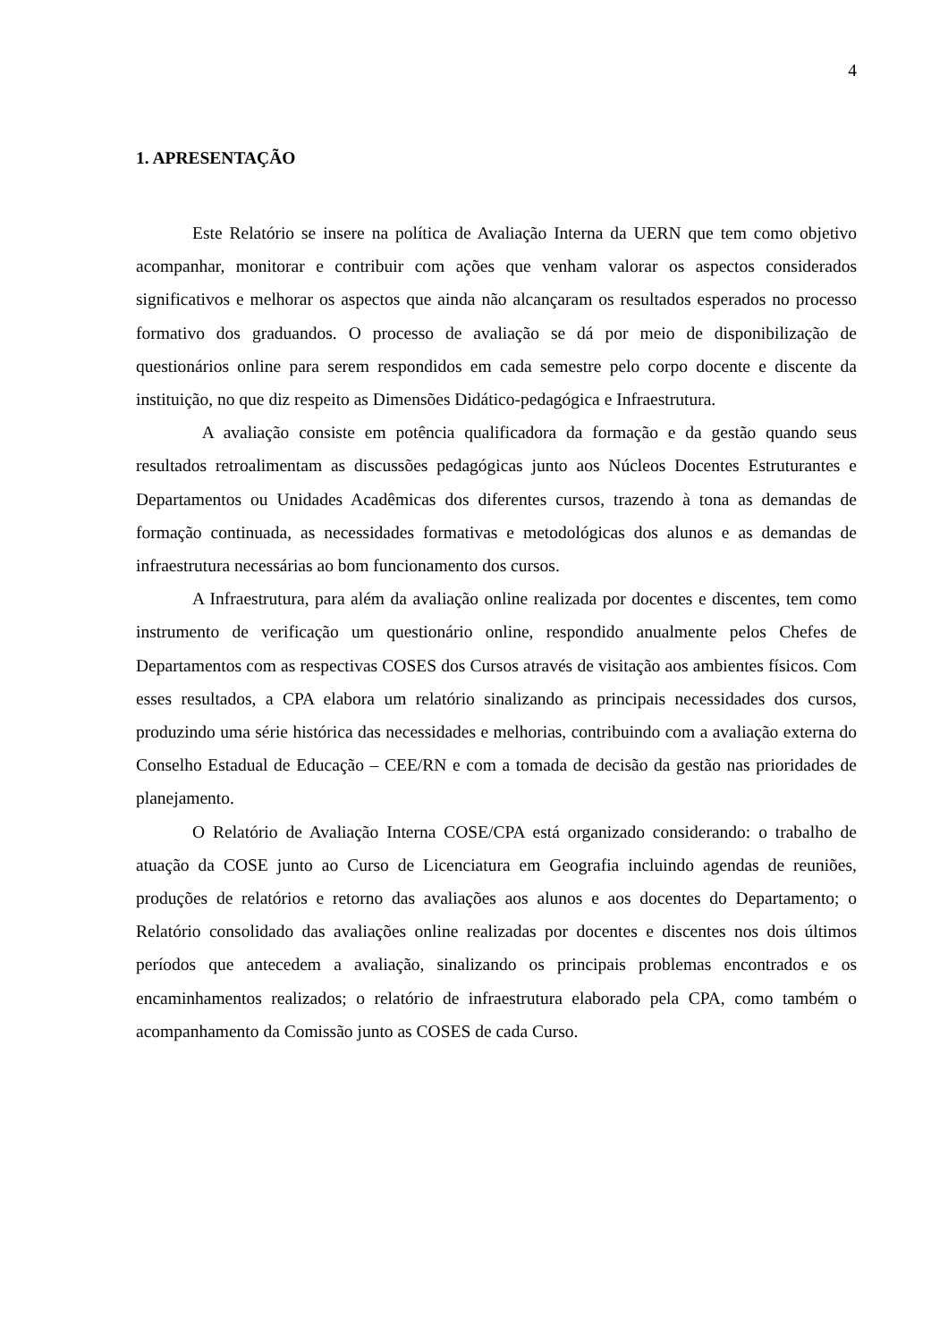4
1. APRESENTAÇÃO
Este Relatório se insere na política de Avaliação Interna da UERN que tem como objetivo acompanhar, monitorar e contribuir com ações que venham valorar os aspectos considerados significativos e melhorar os aspectos que ainda não alcançaram os resultados esperados no processo formativo dos graduandos. O processo de avaliação se dá por meio de disponibilização de questionários online para serem respondidos em cada semestre pelo corpo docente e discente da instituição, no que diz respeito as Dimensões Didático-pedagógica e Infraestrutura.
A avaliação consiste em potência qualificadora da formação e da gestão quando seus resultados retroalimentam as discussões pedagógicas junto aos Núcleos Docentes Estruturantes e Departamentos ou Unidades Acadêmicas dos diferentes cursos, trazendo à tona as demandas de formação continuada, as necessidades formativas e metodológicas dos alunos e as demandas de infraestrutura necessárias ao bom funcionamento dos cursos.
A Infraestrutura, para além da avaliação online realizada por docentes e discentes, tem como instrumento de verificação um questionário online, respondido anualmente pelos Chefes de Departamentos com as respectivas COSES dos Cursos através de visitação aos ambientes físicos. Com esses resultados, a CPA elabora um relatório sinalizando as principais necessidades dos cursos, produzindo uma série histórica das necessidades e melhorias, contribuindo com a avaliação externa do Conselho Estadual de Educação – CEE/RN e com a tomada de decisão da gestão nas prioridades de planejamento.
O Relatório de Avaliação Interna COSE/CPA está organizado considerando: o trabalho de atuação da COSE junto ao Curso de Licenciatura em Geografia incluindo agendas de reuniões, produções de relatórios e retorno das avaliações aos alunos e aos docentes do Departamento; o Relatório consolidado das avaliações online realizadas por docentes e discentes nos dois últimos períodos que antecedem a avaliação, sinalizando os principais problemas encontrados e os encaminhamentos realizados; o relatório de infraestrutura elaborado pela CPA, como também o acompanhamento da Comissão junto as COSES de cada Curso.